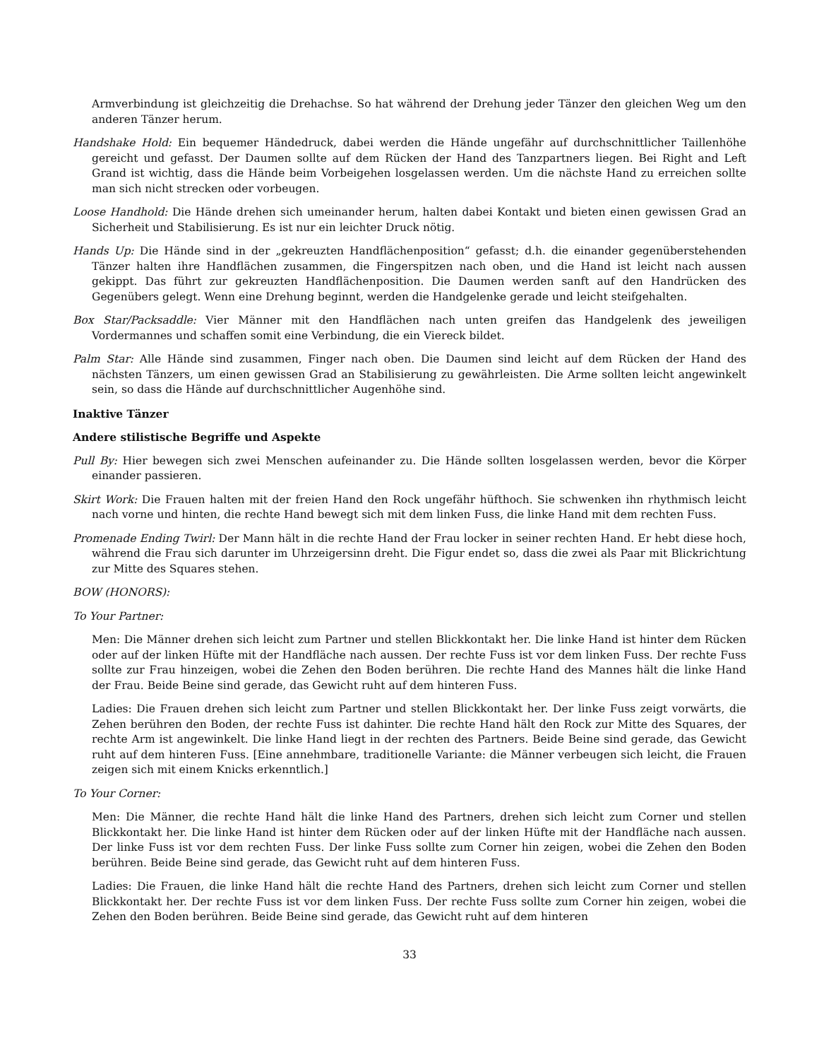Armverbindung ist gleichzeitig die Drehachse. So hat während der Drehung jeder Tänzer den gleichen Weg um den anderen Tänzer herum.
Handshake Hold: Ein bequemer Händedruck, dabei werden die Hände ungefähr auf durchschnittlicher Taillenhöhe gereicht und gefasst. Der Daumen sollte auf dem Rücken der Hand des Tanzpartners liegen. Bei Right and Left Grand ist wichtig, dass die Hände beim Vorbeigehen losgelassen werden. Um die nächste Hand zu erreichen sollte man sich nicht strecken oder vorbeugen.
Loose Handhold: Die Hände drehen sich umeinander herum, halten dabei Kontakt und bieten einen gewissen Grad an Sicherheit und Stabilisierung. Es ist nur ein leichter Druck nötig.
Hands Up: Die Hände sind in der „gekreuzten Handflächenposition“ gefasst; d.h. die einander gegenüberstehenden Tänzer halten ihre Handflächen zusammen, die Fingerspitzen nach oben, und die Hand ist leicht nach aussen gekippt. Das führt zur gekreuzten Handflächenposition. Die Daumen werden sanft auf den Handrücken des Gegenübers gelegt. Wenn eine Drehung beginnt, werden die Handgelenke gerade und leicht steifgehalten.
Box Star/Packsaddle: Vier Männer mit den Handflächen nach unten greifen das Handgelenk des jeweiligen Vordermannes und schaffen somit eine Verbindung, die ein Viereck bildet.
Palm Star: Alle Hände sind zusammen, Finger nach oben. Die Daumen sind leicht auf dem Rücken der Hand des nächsten Tänzers, um einen gewissen Grad an Stabilisierung zu gewährleisten. Die Arme sollten leicht angewinkelt sein, so dass die Hände auf durchschnittlicher Augenhöhe sind.
Inaktive Tänzer
Andere stilistische Begriffe und Aspekte
Pull By: Hier bewegen sich zwei Menschen aufeinander zu. Die Hände sollten losgelassen werden, bevor die Körper einander passieren.
Skirt Work: Die Frauen halten mit der freien Hand den Rock ungefähr hüfthoch. Sie schwenken ihn rhythmisch leicht nach vorne und hinten, die rechte Hand bewegt sich mit dem linken Fuss, die linke Hand mit dem rechten Fuss.
Promenade Ending Twirl: Der Mann hält in die rechte Hand der Frau locker in seiner rechten Hand. Er hebt diese hoch, während die Frau sich darunter im Uhrzeigersinn dreht. Die Figur endet so, dass die zwei als Paar mit Blickrichtung zur Mitte des Squares stehen.
BOW (HONORS):
To Your Partner:
Men: Die Männer drehen sich leicht zum Partner und stellen Blickkontakt her. Die linke Hand ist hinter dem Rücken oder auf der linken Hüfte mit der Handfläche nach aussen. Der rechte Fuss ist vor dem linken Fuss. Der rechte Fuss sollte zur Frau hinzeigen, wobei die Zehen den Boden berühren. Die rechte Hand des Mannes hält die linke Hand der Frau. Beide Beine sind gerade, das Gewicht ruht auf dem hinteren Fuss.
Ladies: Die Frauen drehen sich leicht zum Partner und stellen Blickkontakt her. Der linke Fuss zeigt vorwärts, die Zehen berühren den Boden, der rechte Fuss ist dahinter. Die rechte Hand hält den Rock zur Mitte des Squares, der rechte Arm ist angewinkelt. Die linke Hand liegt in der rechten des Partners. Beide Beine sind gerade, das Gewicht ruht auf dem hinteren Fuss. [Eine annehmbare, traditionelle Variante: die Männer verbeugen sich leicht, die Frauen zeigen sich mit einem Knicks erkenntlich.]
To Your Corner:
Men: Die Männer, die rechte Hand hält die linke Hand des Partners, drehen sich leicht zum Corner und stellen Blickkontakt her. Die linke Hand ist hinter dem Rücken oder auf der linken Hüfte mit der Handfläche nach aussen. Der linke Fuss ist vor dem rechten Fuss. Der linke Fuss sollte zum Corner hin zeigen, wobei die Zehen den Boden berühren. Beide Beine sind gerade, das Gewicht ruht auf dem hinteren Fuss.
Ladies: Die Frauen, die linke Hand hält die rechte Hand des Partners, drehen sich leicht zum Corner und stellen Blickkontakt her. Der rechte Fuss ist vor dem linken Fuss. Der rechte Fuss sollte zum Corner hin zeigen, wobei die Zehen den Boden berühren. Beide Beine sind gerade, das Gewicht ruht auf dem hinteren
33